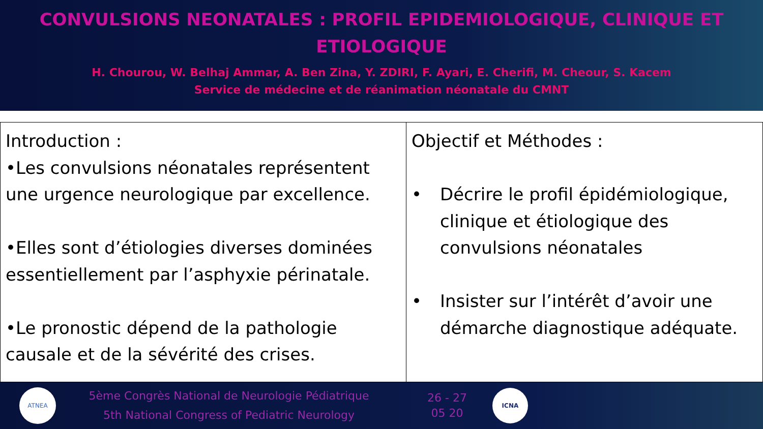CONVULSIONS NEONATALES : PROFIL EPIDEMIOLOGIQUE, CLINIQUE ET
ETIOLOGIQUE
H. Chourou, W. Belhaj Ammar, A. Ben Zina, Y. ZDIRI, F. Ayari, E. Cherifi, M. Cheour, S. Kacem
Service de médecine et de réanimation néonatale du CMNT
| Introduction : •Les convulsions néonatales représentent une urgence neurologique par excellence. •Elles sont d’étiologies diverses dominées essentiellement par l’asphyxie périnatale. •Le pronostic dépend de la pathologie causale et de la sévérité des crises. | Objectif et Méthodes : • Décrire le profil épidémiologique, clinique et étiologique des convulsions néonatales • Insister sur l’intérêt d’avoir une démarche diagnostique adéquate. |
ATNEA
5ème Congrès National de Neurologie Pédiatrique
5th National Congress of Pediatric Neurology
26 - 27
05 20
ICNA